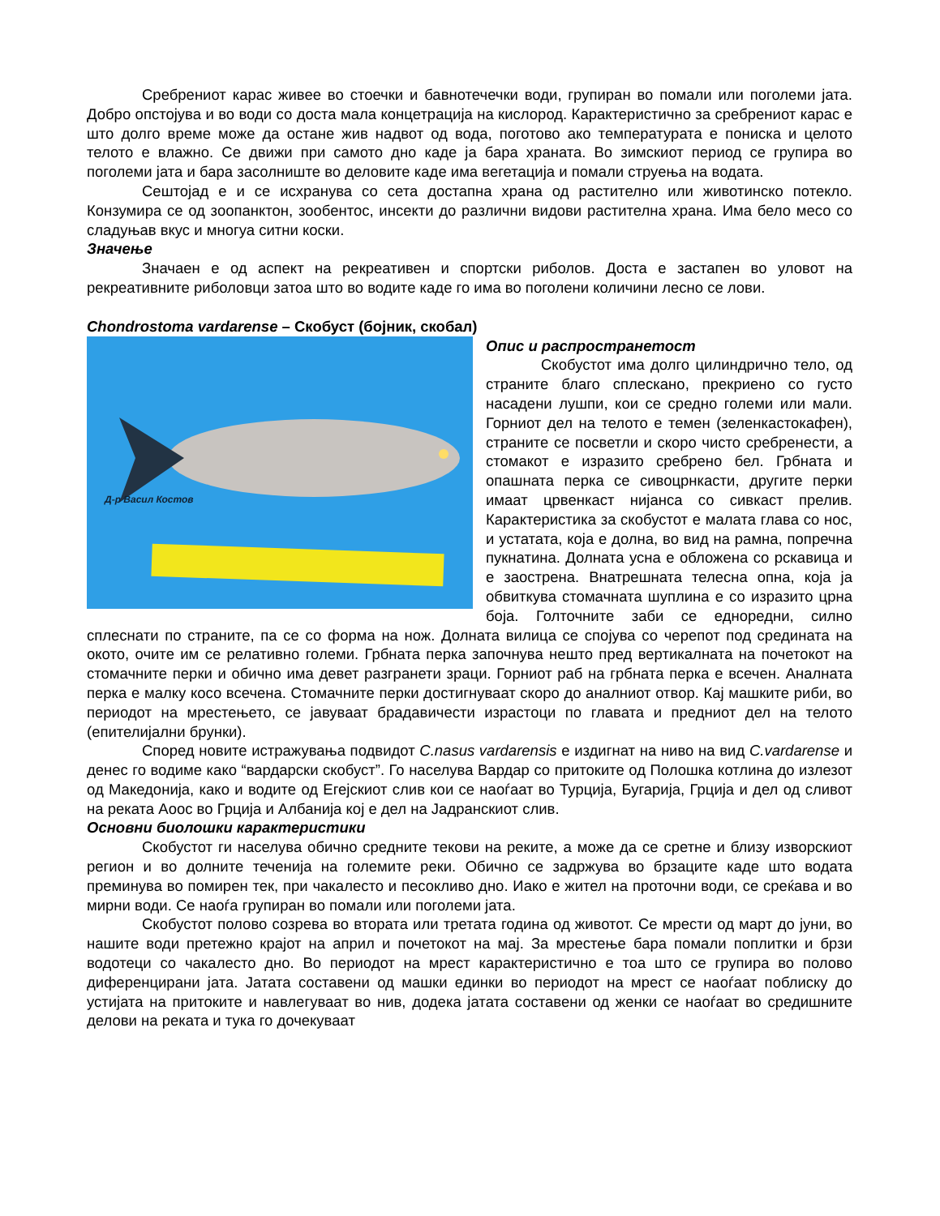Сребрениот карас живее во стоечки и бавнотечечки води, групиран во помали или поголеми јата. Добро опстојува и во води со доста мала концетрација на кислород. Карактеристично за сребрениот карас е што долго време може да остане жив надвот од вода, поготово ако температурата е пониска и целото телото е влажно. Се движи при самото дно каде ја бара храната. Во зимскиот период се групира во поголеми јата и бара засолниште во деловите каде има вегетација и помали струења на водата.
Сештојад е и се исхранува со сета достапна храна од растително или животинско потекло. Конзумира се од зоопанктон, зообентос, инсекти до различни видови растителна храна. Има бело месо со сладуњав вкус и многуа ситни коски.
Значење
Значаен е од аспект на рекреативен и спортски риболов. Доста е застапен во уловот на рекреативните риболовци затоа што во водите каде го има во поголени количини лесно се лови.
Chondrostoma vardarense – Скобуст (бојник, скобал)
Д-р Васил Костов
Опис и распространетост
Скобустот има долго цилиндрично тело, од страните благо сплескано, прекриено со густо насадени лушпи, кои се средно големи или мали. Горниот дел на телото е темен (зеленкастокафен), страните се посветли и скоро чисто сребренести, а стомакот е изразито сребрено бел. Грбната и опашната перка се сивоцрнкасти, другите перки имаат црвенкаст нијанса со сивкаст прелив. Карактеристика за скобустот е малата глава со нос, и устатата, која е долна, во вид на рамна, попречна пукнатина. Долната усна е обложена со рскавица и е заострена. Внатрешната телесна опна, која ја обвиткува стомачната шуплина е со изразито црна боја. Голточните заби се едноредни, силно сплеснати по страните, па се со форма на нож. Долната вилица се спојува со черепот под средината на окото, очите им се релативно големи. Грбната перка започнува нешто пред вертикалната на почетокот на стомачните перки и обично има девет разгранети зраци. Горниот раб на грбната перка е всечен. Аналната перка е малку косо всечена. Стомачните перки достигнуваат скоро до аналниот отвор. Кај машките риби, во периодот на мрестењето, се јавуваат брадавичести израстоци по главата и предниот дел на телото (епителијални брунки).
Според новите истражувања подвидот C.nasus vardarensis е издигнат на ниво на вид C.vardarense и денес го водиме како “вардарски скобуст”. Го населува Вардар со притоките од Полошка котлина до излезот од Македонија, како и водите од Егејскиот слив кои се наоѓаат во Турција, Бугарија, Грција и дел од сливот на реката Аоос во Грција и Албанија кој е дел на Јадранскиот слив.
Основни биолошки карактеристики
Скобустот ги населува обично средните текови на реките, а може да се сретне и близу изворскиот регион и во долните теченија на големите реки. Обично се задржува во брзаците каде што водата преминува во помирен тек, при чакалесто и песокливо дно. Иако е жител на проточни води, се среќава и во мирни води. Се наоѓа групиран во помали или поголеми јата.
Скобустот полово созрева во втората или третата година од животот. Се мрести од март до јуни, во нашите води претежно крајот на април и почетокот на мај. За мрестење бара помали поплитки и брзи водотеци со чакалесто дно. Во периодот на мрест карактеристично е тоа што се групира во полово диференцирани јата. Јатата составени од машки единки во периодот на мрест се наоѓаат поблиску до устијата на притоките и навлегуваат во нив, додека јатата составени од женки се наоѓаат во средишните делови на реката и тука го дочекуваат